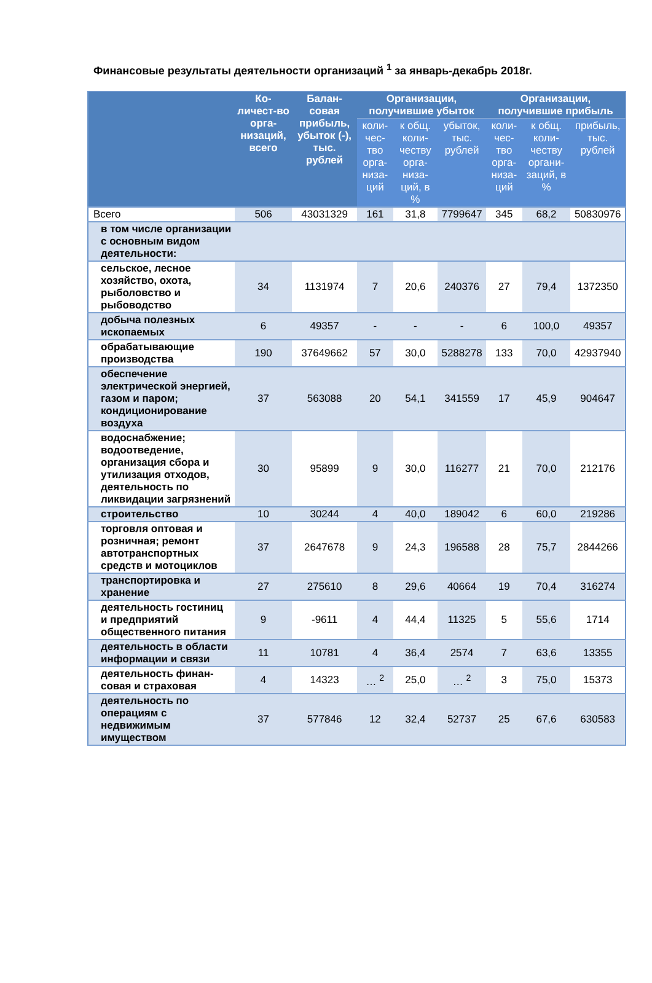Финансовые результаты деятельности организаций <sup>1</sup> за январь-декабрь 2018г.
| | Ко-личест-во орга-низаций, всего | Балан-совая прибыль, убыток (-), тыс. рублей | Организации, получившие убыток | | | Организации, получившие прибыль | | |
| --- | --- | --- | --- | --- | --- | --- | --- | --- |
| | | | коли-чес-тво орга-низа-ций | к общ. коли-честву орга-низа-ций, в % | убыток, тыс. рублей | коли-чес-тво орга-низа-ций | к общ. коли-честву органи-заций, в % | прибыль, тыс. рублей |
| Всего | 506 | 43031329 | 161 | 31,8 | 7799647 | 345 | 68,2 | 50830976 |
| в том числе организации с основным видом деятельности: | | | | | | | | |
| сельское, лесное хозяйство, охота, рыболовство и рыбоводство | 34 | 1131974 | 7 | 20,6 | 240376 | 27 | 79,4 | 1372350 |
| добыча полезных ископаемых | 6 | 49357 | - | - | - | 6 | 100,0 | 49357 |
| обрабатывающие производства | 190 | 37649662 | 57 | 30,0 | 5288278 | 133 | 70,0 | 42937940 |
| обеспечение электрической энергией, газом и паром; кондиционирование воздуха | 37 | 563088 | 20 | 54,1 | 341559 | 17 | 45,9 | 904647 |
| водоснабжение; водоотведение, организация сбора и утилизация отходов, деятельность по ликвидации загрязнений | 30 | 95899 | 9 | 30,0 | 116277 | 21 | 70,0 | 212176 |
| строительство | 10 | 30244 | 4 | 40,0 | 189042 | 6 | 60,0 | 219286 |
| торговля оптовая и розничная; ремонт автотранспортных средств и мотоциклов | 37 | 2647678 | 9 | 24,3 | 196588 | 28 | 75,7 | 2844266 |
| транспортировка и хранение | 27 | 275610 | 8 | 29,6 | 40664 | 19 | 70,4 | 316274 |
| деятельность гостиниц и предприятий общественного питания | 9 | -9611 | 4 | 44,4 | 11325 | 5 | 55,6 | 1714 |
| деятельность в области информации и связи | 11 | 10781 | 4 | 36,4 | 2574 | 7 | 63,6 | 13355 |
| деятельность финан-совая и страховая | 4 | 14323 | … <sup>2</sup> | 25,0 | … <sup>2</sup> | 3 | 75,0 | 15373 |
| деятельность по операциям с недвижимым имуществом | 37 | 577846 | 12 | 32,4 | 52737 | 25 | 67,6 | 630583 |